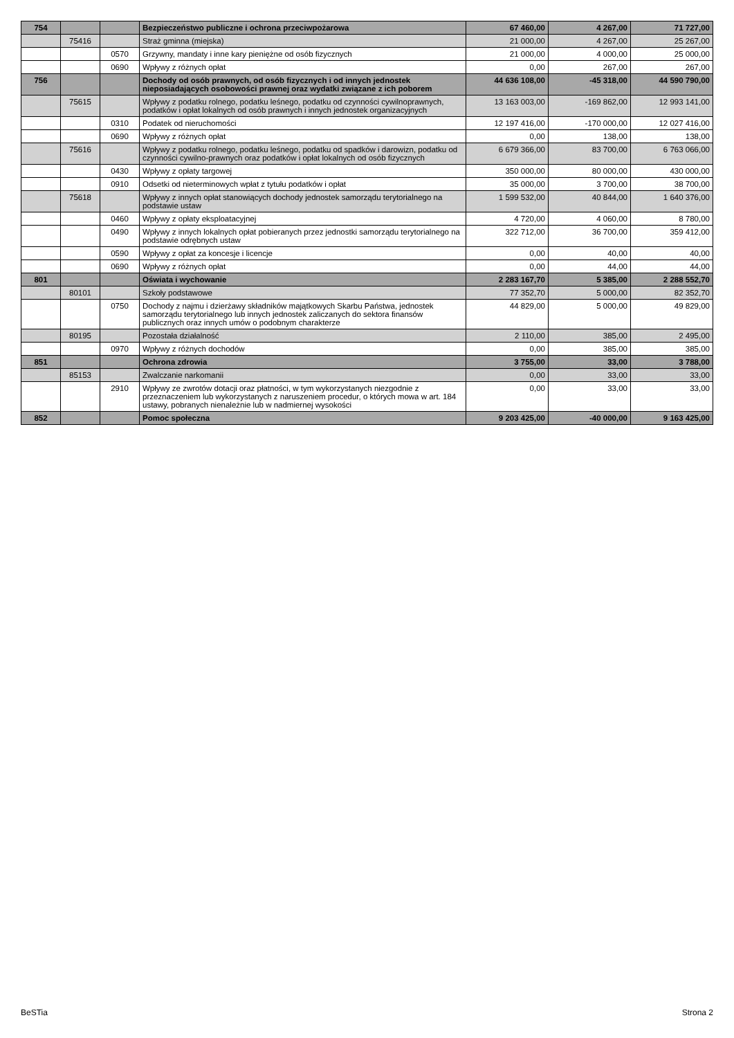| 754 | | | Bezpieczeństwo publiczne i ochrona przeciwpożarowa | 67 460,00 | 4 267,00 | 71 727,00 |
| | 75416 | | Straż gminna (miejska) | 21 000,00 | 4 267,00 | 25 267,00 |
| | | 0570 | Grzywny, mandaty i inne kary pieniężne od osób fizycznych | 21 000,00 | 4 000,00 | 25 000,00 |
| | | 0690 | Wpływy z różnych opłat | 0,00 | 267,00 | 267,00 |
| 756 | | | Dochody od osób prawnych, od osób fizycznych i od innych jednostek nieposiadających osobowości prawnej oraz wydatki związane z ich poborem | 44 636 108,00 | -45 318,00 | 44 590 790,00 |
| | 75615 | | Wpływy z podatku rolnego, podatku leśnego, podatku od czynności cywilnoprawnych, podatków i opłat lokalnych od osób prawnych i innych jednostek organizacyjnych | 13 163 003,00 | -169 862,00 | 12 993 141,00 |
| | | 0310 | Podatek od nieruchomości | 12 197 416,00 | -170 000,00 | 12 027 416,00 |
| | | 0690 | Wpływy z różnych opłat | 0,00 | 138,00 | 138,00 |
| | 75616 | | Wpływy z podatku rolnego, podatku leśnego, podatku od spadków i darowizn, podatku od czynności cywilno-prawnych oraz podatków i opłat lokalnych od osób fizycznych | 6 679 366,00 | 83 700,00 | 6 763 066,00 |
| | | 0430 | Wpływy z opłaty targowej | 350 000,00 | 80 000,00 | 430 000,00 |
| | | 0910 | Odsetki od nieterminowych wpłat z tytułu podatków i opłat | 35 000,00 | 3 700,00 | 38 700,00 |
| | 75618 | | Wpływy z innych opłat stanowiących dochody jednostek samorządu terytorialnego na podstawie ustaw | 1 599 532,00 | 40 844,00 | 1 640 376,00 |
| | | 0460 | Wpływy z opłaty eksploatacyjnej | 4 720,00 | 4 060,00 | 8 780,00 |
| | | 0490 | Wpływy z innych lokalnych opłat pobieranych przez jednostki samorządu terytorialnego na podstawie odrębnych ustaw | 322 712,00 | 36 700,00 | 359 412,00 |
| | | 0590 | Wpływy z opłat za koncesje i licencje | 0,00 | 40,00 | 40,00 |
| | | 0690 | Wpływy z różnych opłat | 0,00 | 44,00 | 44,00 |
| 801 | | | Oświata i wychowanie | 2 283 167,70 | 5 385,00 | 2 288 552,70 |
| | 80101 | | Szkoły podstawowe | 77 352,70 | 5 000,00 | 82 352,70 |
| | | 0750 | Dochody z najmu i dzierżawy składników majątkowych Skarbu Państwa, jednostek samorządu terytorialnego lub innych jednostek zaliczanych do sektora finansów publicznych oraz innych umów o podobnym charakterze | 44 829,00 | 5 000,00 | 49 829,00 |
| | 80195 | | Pozostała działalność | 2 110,00 | 385,00 | 2 495,00 |
| | | 0970 | Wpływy z różnych dochodów | 0,00 | 385,00 | 385,00 |
| 851 | | | Ochrona zdrowia | 3 755,00 | 33,00 | 3 788,00 |
| | 85153 | | Zwalczanie narkomanii | 0,00 | 33,00 | 33,00 |
| | | 2910 | Wpływy ze zwrotów dotacji oraz płatności, w tym wykorzystanych niezgodnie z przeznaczeniem lub wykorzystanych z naruszeniem procedur, o których mowa w art. 184 ustawy, pobranych nienależnie lub w nadmiernej wysokości | 0,00 | 33,00 | 33,00 |
| 852 | | | Pomoc społeczna | 9 203 425,00 | -40 000,00 | 9 163 425,00 |
BeSTia Strona 2